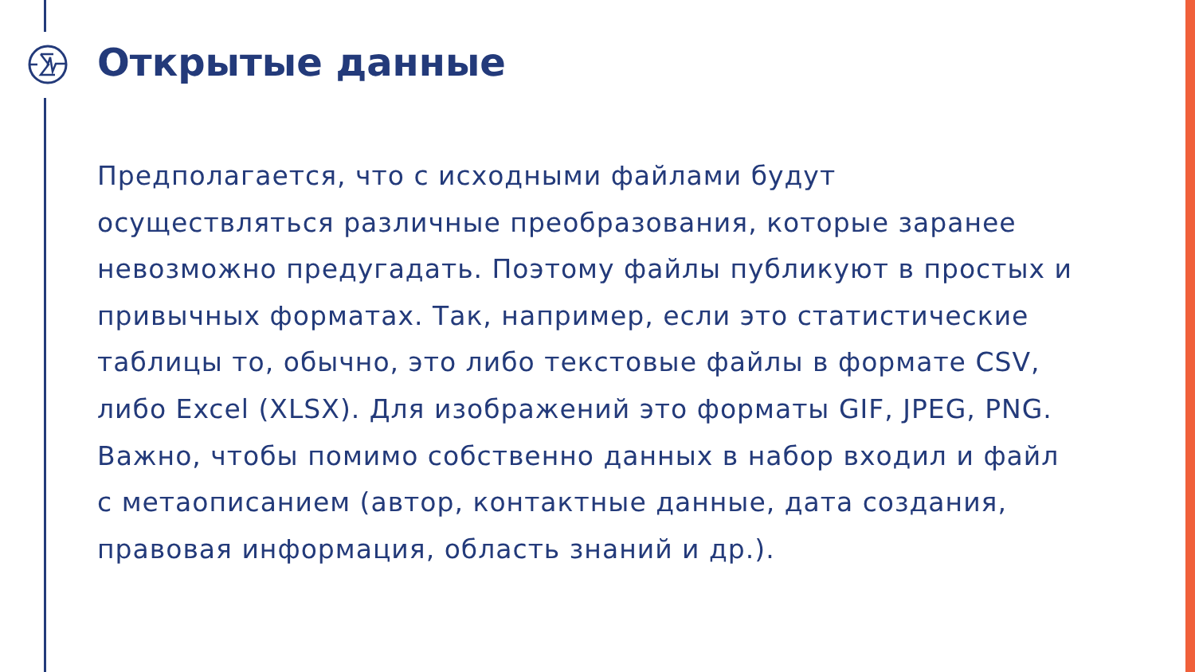Открытые данные
Предполагается, что с исходными файлами будут осуществляться различные преобразования, которые заранее невозможно предугадать. Поэтому файлы публикуют в простых и привычных форматах. Так, например, если это статистические таблицы то, обычно, это либо текстовые файлы в формате CSV, либо Excel (XLSX). Для изображений это форматы GIF, JPEG, PNG. Важно, чтобы помимо собственно данных в набор входил и файл с метаописанием (автор, контактные данные, дата создания, правовая информация, область знаний и др.).